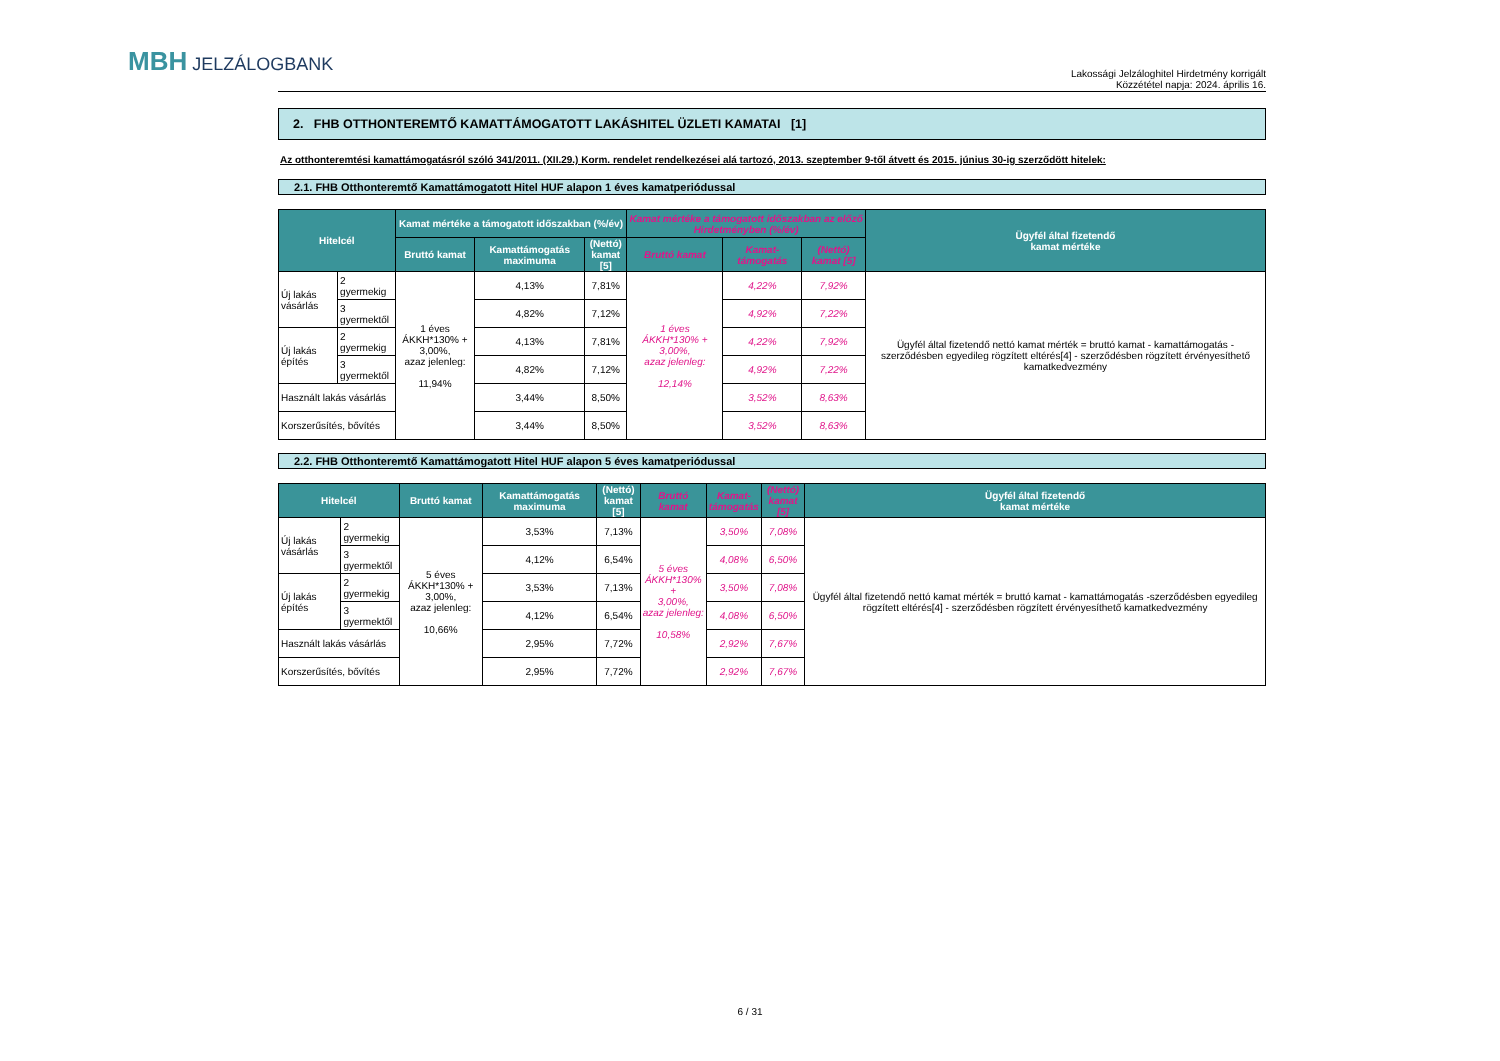MBH JELZÁLOGBANK
Lakossági Jelzáloghitel Hirdetmény korrigált
Közzététel napja: 2024. április 16.
2. FHB OTTHONTEREMTŐ KAMATTÁMOGATOTT LAKÁSHITEL ÜZLETI KAMATAI [1]
Az otthonteremtési kamattámogatásról szóló 341/2011. (XII.29.) Korm. rendelet rendelkezései alá tartozó, 2013. szeptember 9-től átvett és 2015. június 30-ig szerződött hitelek:
2.1. FHB Otthonteremtő Kamattámogatott Hitel HUF alapon 1 éves kamatperiódussal
| Hitelcél | | Kamat mértéke a támogatott időszakban (%/év) | | | Kamat mértéke a támogatott időszakban az előző Hirdetményben (%/év) | | | Ügyfél által fizetendő kamat mértéke |
| --- | --- | --- | --- | --- | --- | --- | --- | --- |
| | | Bruttó kamat | Kamattámogatás maximuma | (Nettó) kamat [5] | Bruttó kamat | Kamat- támogatás | (Nettó) kamat [5] | |
| Új lakás vásárlás | 2 gyermekig | 1 éves ÁKKH*130% + 3,00%, azaz jelenleg: 11,94% | 4,13% | 7,81% | 1 éves ÁKKH*130% + 3,00%, azaz jelenleg: 12,14% | 4,22% | 7,92% | Ügyfél által fizetendő nettó kamat mérték = bruttó kamat - kamattámogatás -szerződésben egyedileg rögzített eltérés[4] - szerződésben rögzített érvényesíthető kamatkedvezmény |
| | 3 gyermektől | | 4,82% | 7,12% | | 4,92% | 7,22% | |
| Új lakás építés | 2 gyermekig | | 4,13% | 7,81% | | 4,22% | 7,92% | |
| | 3 gyermektől | | 4,82% | 7,12% | | 4,92% | 7,22% | |
| Használt lakás vásárlás | | | 3,44% | 8,50% | | 3,52% | 8,63% | |
| Korszerűsítés, bővítés | | | 3,44% | 8,50% | | 3,52% | 8,63% | |
2.2. FHB Otthonteremtő Kamattámogatott Hitel HUF alapon 5 éves kamatperiódussal
| Hitelcél | | Bruttó kamat | Kamattámogatás maximuma | (Nettó) kamat [5] | Bruttó kamat | Kamat- támogatás | (Nettó) kamat [5] | Ügyfél által fizetendő kamat mértéke |
| --- | --- | --- | --- | --- | --- | --- | --- | --- |
| Új lakás vásárlás | 2 gyermekig | 5 éves ÁKKH*130% + 3,00%, azaz jelenleg: 10,66% | 3,53% | 7,13% | 5 éves ÁKKH*130% + 3,00%, azaz jelenleg: 10,58% | 3,50% | 7,08% | Ügyfél által fizetendő nettó kamat mérték = bruttó kamat - kamattámogatás -szerződésben egyedileg rögzített eltérés[4] - szerződésben rögzített érvényesíthető kamatkedvezmény |
| | 3 gyermektől | | 4,12% | 6,54% | | 4,08% | 6,50% | |
| Új lakás építés | 2 gyermekig | | 3,53% | 7,13% | | 3,50% | 7,08% | |
| | 3 gyermektől | | 4,12% | 6,54% | | 4,08% | 6,50% | |
| Használt lakás vásárlás | | | 2,95% | 7,72% | | 2,92% | 7,67% | |
| Korszerűsítés, bővítés | | | 2,95% | 7,72% | | 2,92% | 7,67% | |
6 / 31